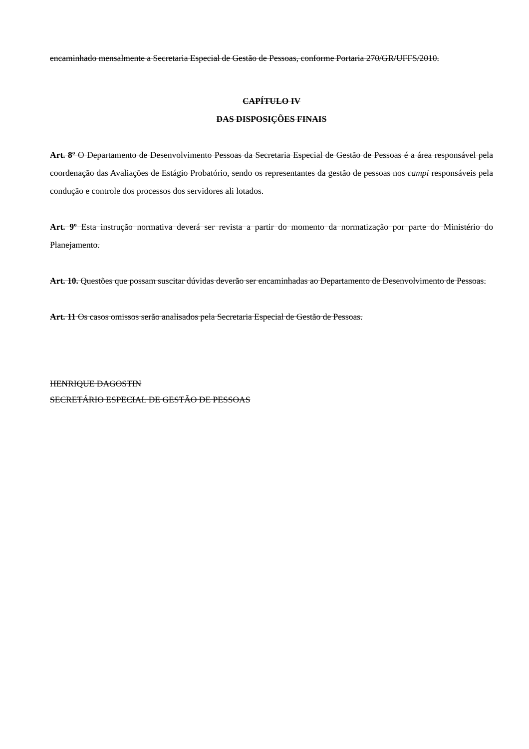encaminhado mensalmente a Secretaria Especial de Gestão de Pessoas, conforme Portaria 270/GR/UFFS/2010.
CAPÍTULO IV
DAS DISPOSIÇÕES FINAIS
Art. 8º O Departamento de Desenvolvimento Pessoas da Secretaria Especial de Gestão de Pessoas é a área responsável pela coordenação das Avaliações de Estágio Probatório, sendo os representantes da gestão de pessoas nos campi responsáveis pela condução e controle dos processos dos servidores ali lotados.
Art. 9º Esta instrução normativa deverá ser revista a partir do momento da normatização por parte do Ministério do Planejamento.
Art. 10. Questões que possam suscitar dúvidas deverão ser encaminhadas ao Departamento de Desenvolvimento de Pessoas.
Art. 11 Os casos omissos serão analisados pela Secretaria Especial de Gestão de Pessoas.
HENRIQUE DAGOSTIN
SECRETÁRIO ESPECIAL DE GESTÃO DE PESSOAS